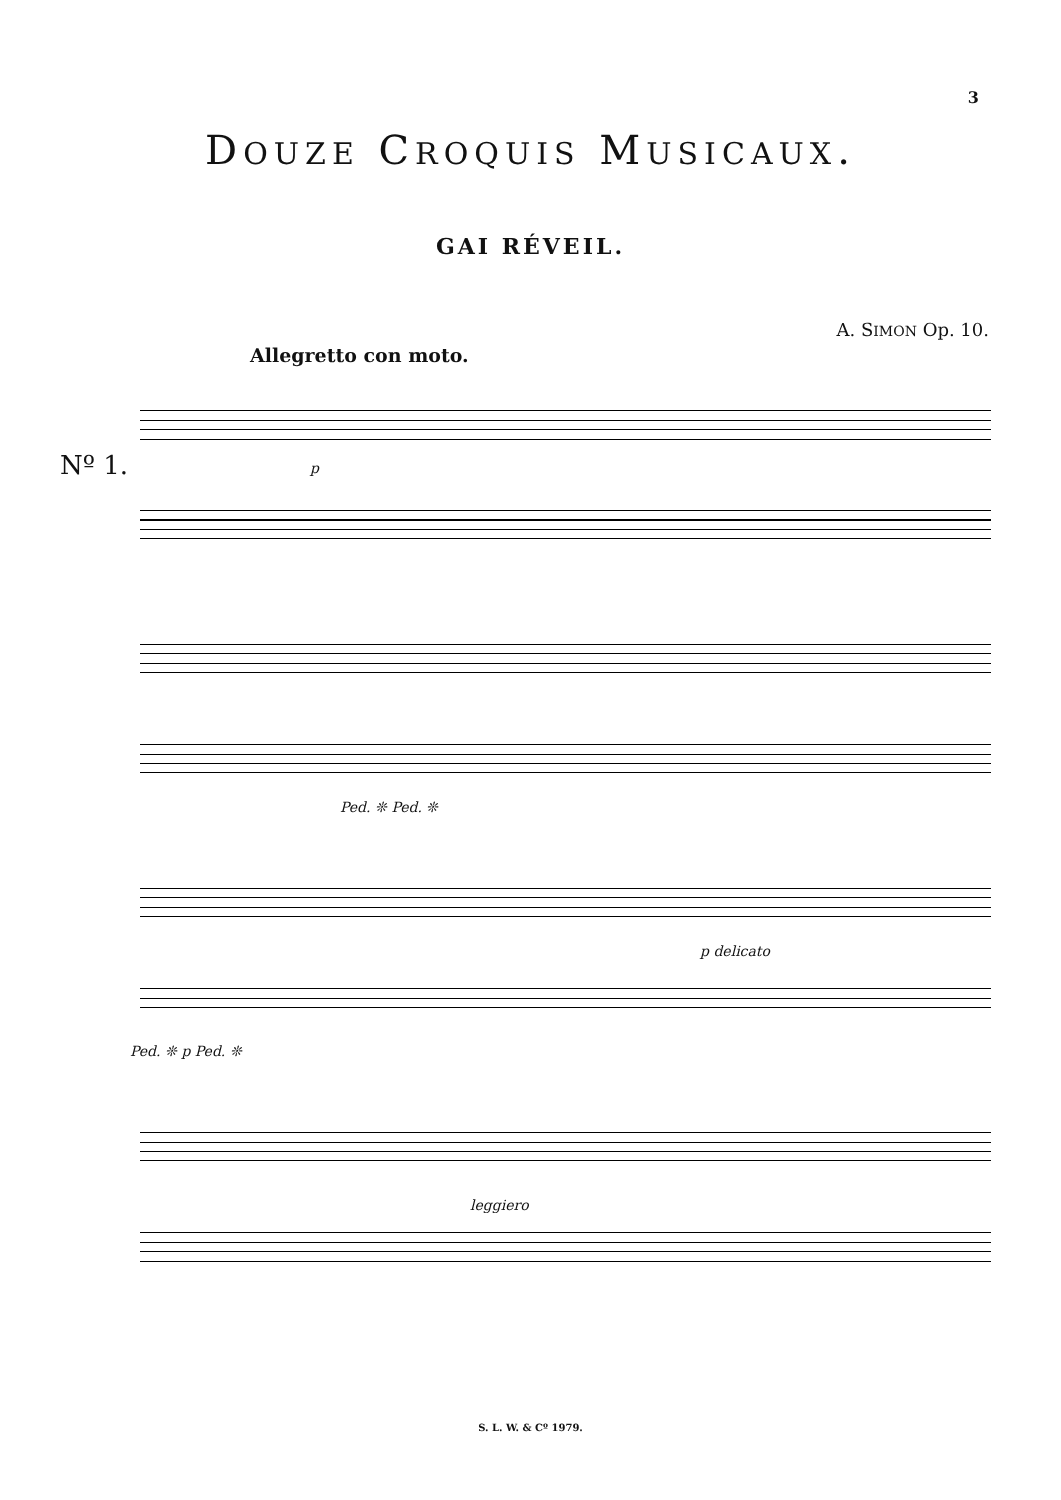3
DOUZE CROQUIS MUSICAUX.
GAI RÉVEIL.
A. SIMON Op. 10.
Allegretto con moto.
Nº 1. p
Ped. ❊ Ped. ❊
p delicato
Ped. ❊ p Ped. ❊
leggiero
S. L. W. & Cº 1979.